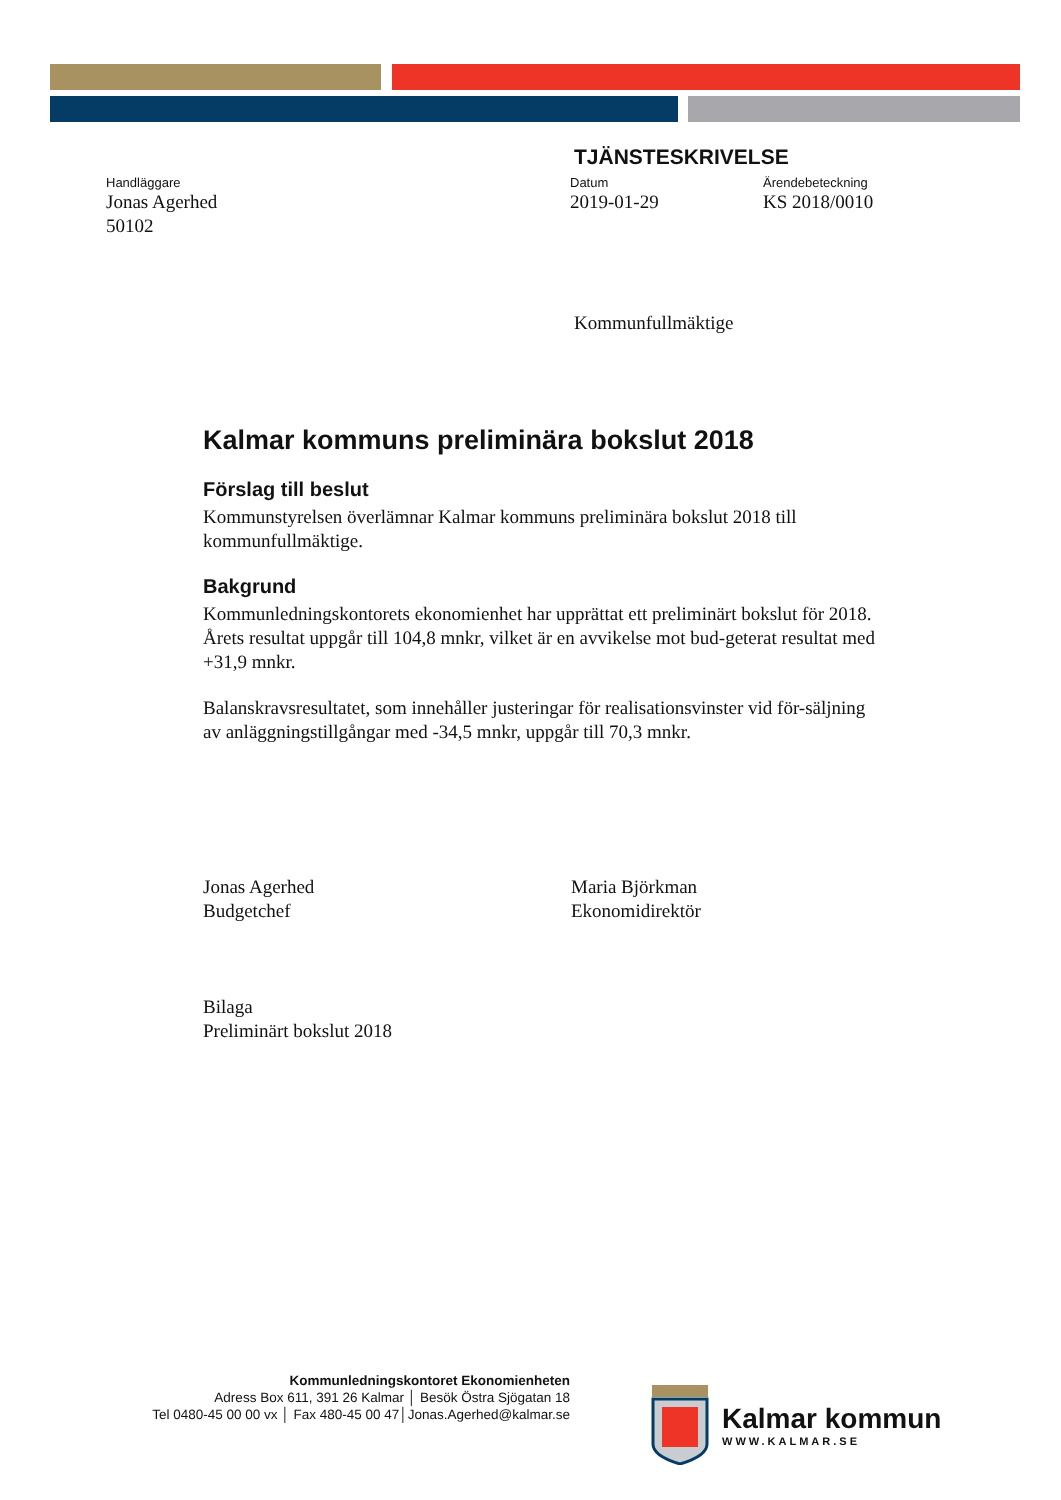TJÄNSTESKRIVELSE
Handläggare
Jonas Agerhed
50102
Datum
2019-01-29
Ärendebeteckning
KS 2018/0010
Kommunfullmäktige
Kalmar kommuns preliminära bokslut 2018
Förslag till beslut
Kommunstyrelsen överlämnar Kalmar kommuns preliminära bokslut 2018 till kommunfullmäktige.
Bakgrund
Kommunledningskontorets ekonomienhet har upprättat ett preliminärt bokslut för 2018. Årets resultat uppgår till 104,8 mnkr, vilket är en avvikelse mot bud-geterat resultat med +31,9 mnkr.
Balanskravsresultatet, som innehåller justeringar för realisationsvinster vid för-säljning av anläggningstillgångar med -34,5 mnkr, uppgår till 70,3 mnkr.
Jonas Agerhed
Budgetchef
Maria Björkman
Ekonomidirektör
Bilaga
Preliminärt bokslut 2018
Kommunledningskontoret Ekonomienheten
Adress Box 611, 391 26 Kalmar │ Besök Östra Sjögatan 18
Tel 0480-45 00 00 vx │ Fax 480-45 00 47│Jonas.Agerhed@kalmar.se
Kalmar kommun
WWW.KALMAR.SE